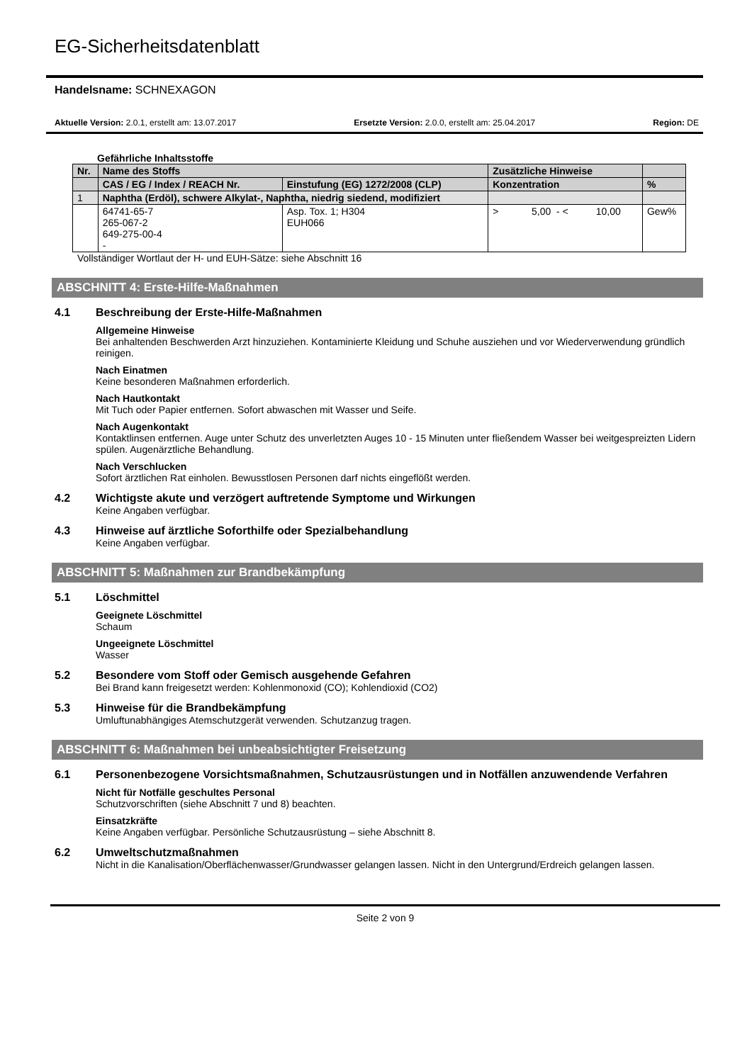EG-Sicherheitsdatenblatt
Handelsname: SCHNEXAGON
Aktuelle Version: 2.0.1, erstellt am: 13.07.2017 Ersetzte Version: 2.0.0, erstellt am: 25.04.2017 Region: DE
Gefährliche Inhaltsstoffe
| Nr. | Name des Stoffs | | Zusätzliche Hinweise | |
| --- | --- | --- | --- | --- |
| | CAS / EG / Index / REACH Nr. | Einstufung (EG) 1272/2008 (CLP) | Konzentration | % |
| 1 | Naphtha (Erdöl), schwere Alkylat-, Naphtha, niedrig siedend, modifiziert | | | |
| | 64741-65-7 265-067-2 649-275-00-4 - | Asp. Tox. 1; H304 EUH066 | > 5,00 - < 10,00 | Gew% |
Vollständiger Wortlaut der H- und EUH-Sätze: siehe Abschnitt 16
ABSCHNITT 4: Erste-Hilfe-Maßnahmen
4.1 Beschreibung der Erste-Hilfe-Maßnahmen
Allgemeine Hinweise
Bei anhaltenden Beschwerden Arzt hinzuziehen. Kontaminierte Kleidung und Schuhe ausziehen und vor Wiederverwendung gründlich reinigen.
Nach Einatmen
Keine besonderen Maßnahmen erforderlich.
Nach Hautkontakt
Mit Tuch oder Papier entfernen. Sofort abwaschen mit Wasser und Seife.
Nach Augenkontakt
Kontaktlinsen entfernen. Auge unter Schutz des unverletzten Auges 10 - 15 Minuten unter fließendem Wasser bei weitgespreizten Lidern spülen. Augenärztliche Behandlung.
Nach Verschlucken
Sofort ärztlichen Rat einholen. Bewusstlosen Personen darf nichts eingeflößt werden.
4.2 Wichtigste akute und verzögert auftretende Symptome und Wirkungen
Keine Angaben verfügbar.
4.3 Hinweise auf ärztliche Soforthilfe oder Spezialbehandlung
Keine Angaben verfügbar.
ABSCHNITT 5: Maßnahmen zur Brandbekämpfung
5.1 Löschmittel
Geeignete Löschmittel
Schaum
Ungeeignete Löschmittel
Wasser
5.2 Besondere vom Stoff oder Gemisch ausgehende Gefahren
Bei Brand kann freigesetzt werden: Kohlenmonoxid (CO); Kohlendioxid (CO2)
5.3 Hinweise für die Brandbekämpfung
Umluftunabhängiges Atemschutzgerät verwenden. Schutzanzug tragen.
ABSCHNITT 6: Maßnahmen bei unbeabsichtigter Freisetzung
6.1 Personenbezogene Vorsichtsmaßnahmen, Schutzausrüstungen und in Notfällen anzuwendende Verfahren
Nicht für Notfälle geschultes Personal
Schutzvorschriften (siehe Abschnitt 7 und 8) beachten.
Einsatzkräfte
Keine Angaben verfügbar. Persönliche Schutzausrüstung – siehe Abschnitt 8.
6.2 Umweltschutzmaßnahmen
Nicht in die Kanalisation/Oberflächenwasser/Grundwasser gelangen lassen. Nicht in den Untergrund/Erdreich gelangen lassen.
Seite 2 von 9